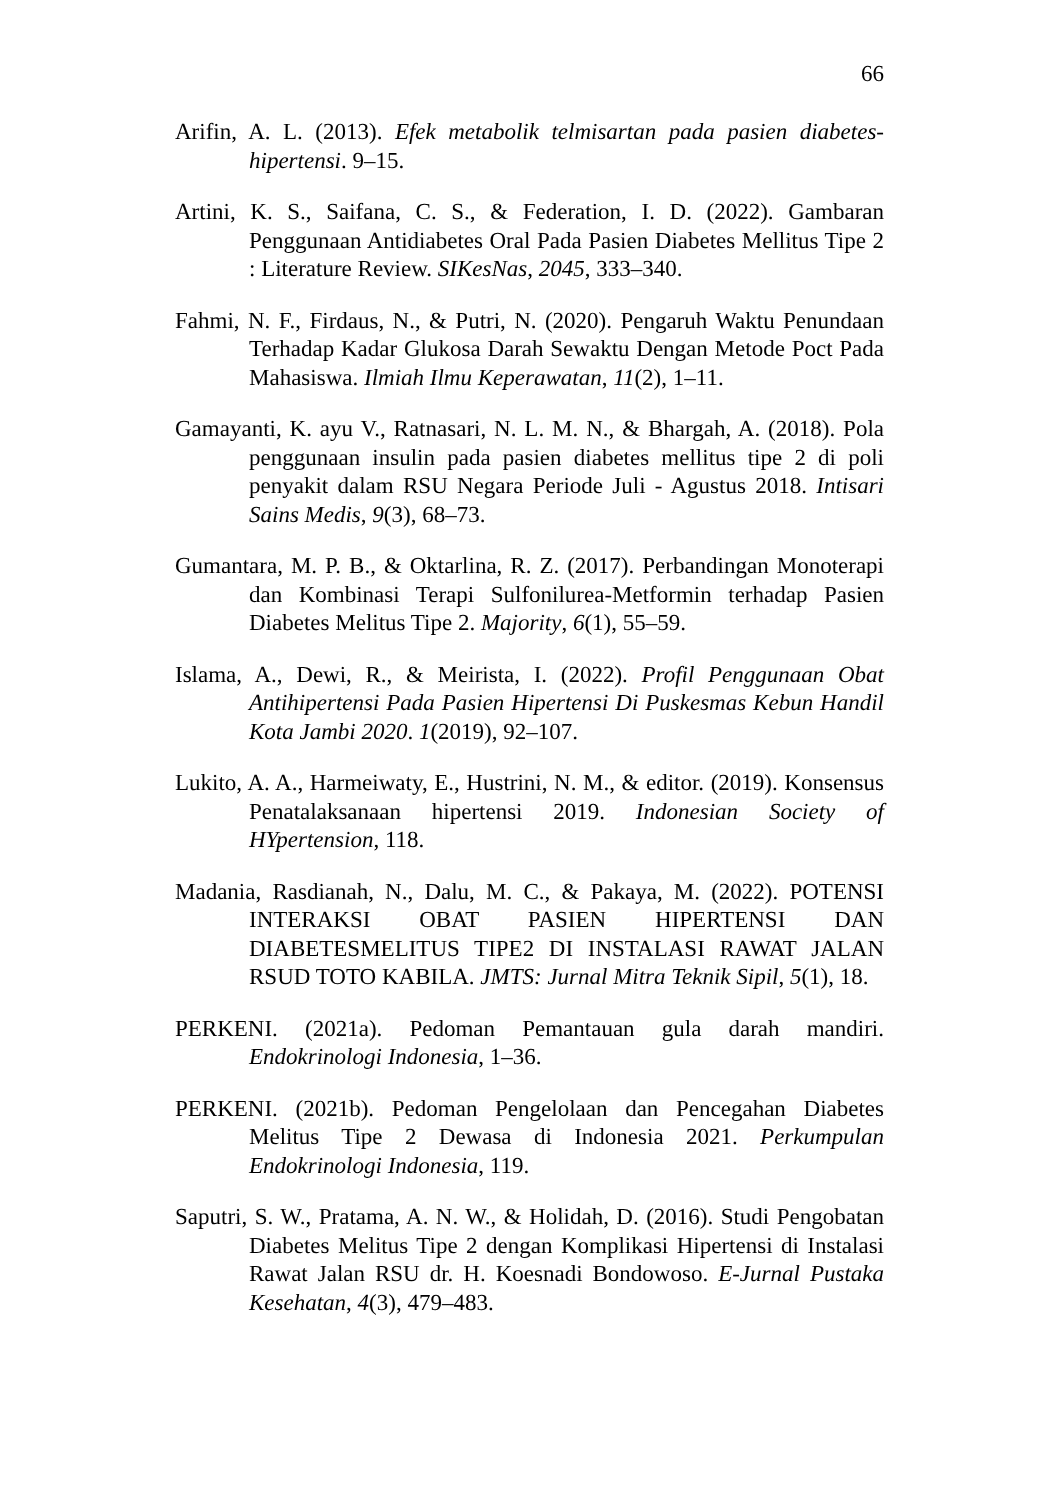66
Arifin, A. L. (2013). Efek metabolik telmisartan pada pasien diabetes-hipertensi. 9–15.
Artini, K. S., Saifana, C. S., & Federation, I. D. (2022). Gambaran Penggunaan Antidiabetes Oral Pada Pasien Diabetes Mellitus Tipe 2 : Literature Review. SIKesNas, 2045, 333–340.
Fahmi, N. F., Firdaus, N., & Putri, N. (2020). Pengaruh Waktu Penundaan Terhadap Kadar Glukosa Darah Sewaktu Dengan Metode Poct Pada Mahasiswa. Ilmiah Ilmu Keperawatan, 11(2), 1–11.
Gamayanti, K. ayu V., Ratnasari, N. L. M. N., & Bhargah, A. (2018). Pola penggunaan insulin pada pasien diabetes mellitus tipe 2 di poli penyakit dalam RSU Negara Periode Juli - Agustus 2018. Intisari Sains Medis, 9(3), 68–73.
Gumantara, M. P. B., & Oktarlina, R. Z. (2017). Perbandingan Monoterapi dan Kombinasi Terapi Sulfonilurea-Metformin terhadap Pasien Diabetes Melitus Tipe 2. Majority, 6(1), 55–59.
Islama, A., Dewi, R., & Meirista, I. (2022). Profil Penggunaan Obat Antihipertensi Pada Pasien Hipertensi Di Puskesmas Kebun Handil Kota Jambi 2020. 1(2019), 92–107.
Lukito, A. A., Harmeiwaty, E., Hustrini, N. M., & editor. (2019). Konsensus Penatalaksanaan hipertensi 2019. Indonesian Society of HYpertension, 118.
Madania, Rasdianah, N., Dalu, M. C., & Pakaya, M. (2022). POTENSI INTERAKSI OBAT PASIEN HIPERTENSI DAN DIABETESMELITUS TIPE2 DI INSTALASI RAWAT JALAN RSUD TOTO KABILA. JMTS: Jurnal Mitra Teknik Sipil, 5(1), 18.
PERKENI. (2021a). Pedoman Pemantauan gula darah mandiri. Endokrinologi Indonesia, 1–36.
PERKENI. (2021b). Pedoman Pengelolaan dan Pencegahan Diabetes Melitus Tipe 2 Dewasa di Indonesia 2021. Perkumpulan Endokrinologi Indonesia, 119.
Saputri, S. W., Pratama, A. N. W., & Holidah, D. (2016). Studi Pengobatan Diabetes Melitus Tipe 2 dengan Komplikasi Hipertensi di Instalasi Rawat Jalan RSU dr. H. Koesnadi Bondowoso. E-Jurnal Pustaka Kesehatan, 4(3), 479–483.